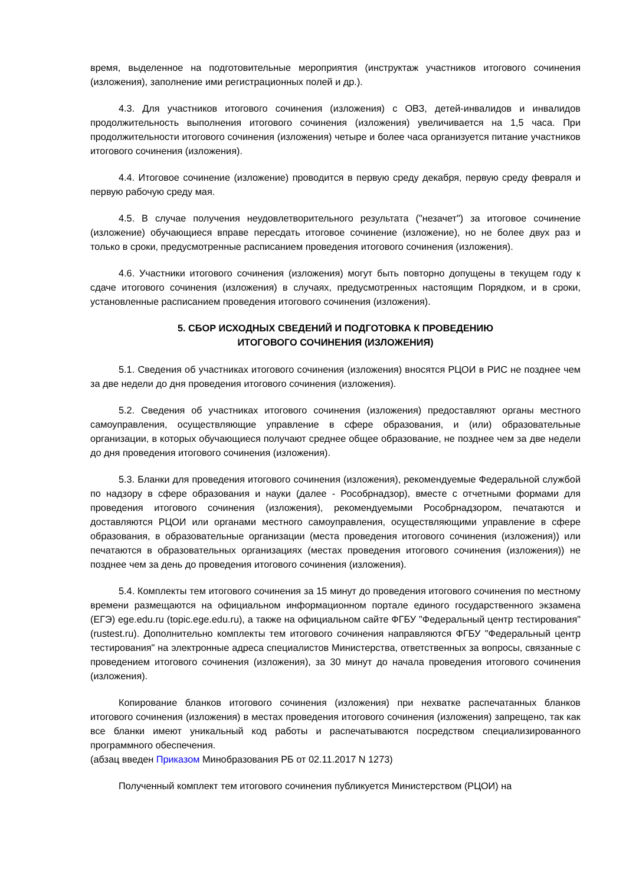время, выделенное на подготовительные мероприятия (инструктаж участников итогового сочинения (изложения), заполнение ими регистрационных полей и др.).
4.3. Для участников итогового сочинения (изложения) с ОВЗ, детей-инвалидов и инвалидов продолжительность выполнения итогового сочинения (изложения) увеличивается на 1,5 часа. При продолжительности итогового сочинения (изложения) четыре и более часа организуется питание участников итогового сочинения (изложения).
4.4. Итоговое сочинение (изложение) проводится в первую среду декабря, первую среду февраля и первую рабочую среду мая.
4.5. В случае получения неудовлетворительного результата ("незачет") за итоговое сочинение (изложение) обучающиеся вправе пересдать итоговое сочинение (изложение), но не более двух раз и только в сроки, предусмотренные расписанием проведения итогового сочинения (изложения).
4.6. Участники итогового сочинения (изложения) могут быть повторно допущены в текущем году к сдаче итогового сочинения (изложения) в случаях, предусмотренных настоящим Порядком, и в сроки, установленные расписанием проведения итогового сочинения (изложения).
5. СБОР ИСХОДНЫХ СВЕДЕНИЙ И ПОДГОТОВКА К ПРОВЕДЕНИЮ
ИТОГОВОГО СОЧИНЕНИЯ (ИЗЛОЖЕНИЯ)
5.1. Сведения об участниках итогового сочинения (изложения) вносятся РЦОИ в РИС не позднее чем за две недели до дня проведения итогового сочинения (изложения).
5.2. Сведения об участниках итогового сочинения (изложения) предоставляют органы местного самоуправления, осуществляющие управление в сфере образования, и (или) образовательные организации, в которых обучающиеся получают среднее общее образование, не позднее чем за две недели до дня проведения итогового сочинения (изложения).
5.3. Бланки для проведения итогового сочинения (изложения), рекомендуемые Федеральной службой по надзору в сфере образования и науки (далее - Рособрнадзор), вместе с отчетными формами для проведения итогового сочинения (изложения), рекомендуемыми Рособрнадзором, печатаются и доставляются РЦОИ или органами местного самоуправления, осуществляющими управление в сфере образования, в образовательные организации (места проведения итогового сочинения (изложения)) или печатаются в образовательных организациях (местах проведения итогового сочинения (изложения)) не позднее чем за день до проведения итогового сочинения (изложения).
5.4. Комплекты тем итогового сочинения за 15 минут до проведения итогового сочинения по местному времени размещаются на официальном информационном портале единого государственного экзамена (ЕГЭ) ege.edu.ru (topic.ege.edu.ru), а также на официальном сайте ФГБУ "Федеральный центр тестирования" (rustest.ru). Дополнительно комплекты тем итогового сочинения направляются ФГБУ "Федеральный центр тестирования" на электронные адреса специалистов Министерства, ответственных за вопросы, связанные с проведением итогового сочинения (изложения), за 30 минут до начала проведения итогового сочинения (изложения).
Копирование бланков итогового сочинения (изложения) при нехватке распечатанных бланков итогового сочинения (изложения) в местах проведения итогового сочинения (изложения) запрещено, так как все бланки имеют уникальный код работы и распечатываются посредством специализированного программного обеспечения.
(абзац введен Приказом Минобразования РБ от 02.11.2017 N 1273)
Полученный комплект тем итогового сочинения публикуется Министерством (РЦОИ) на